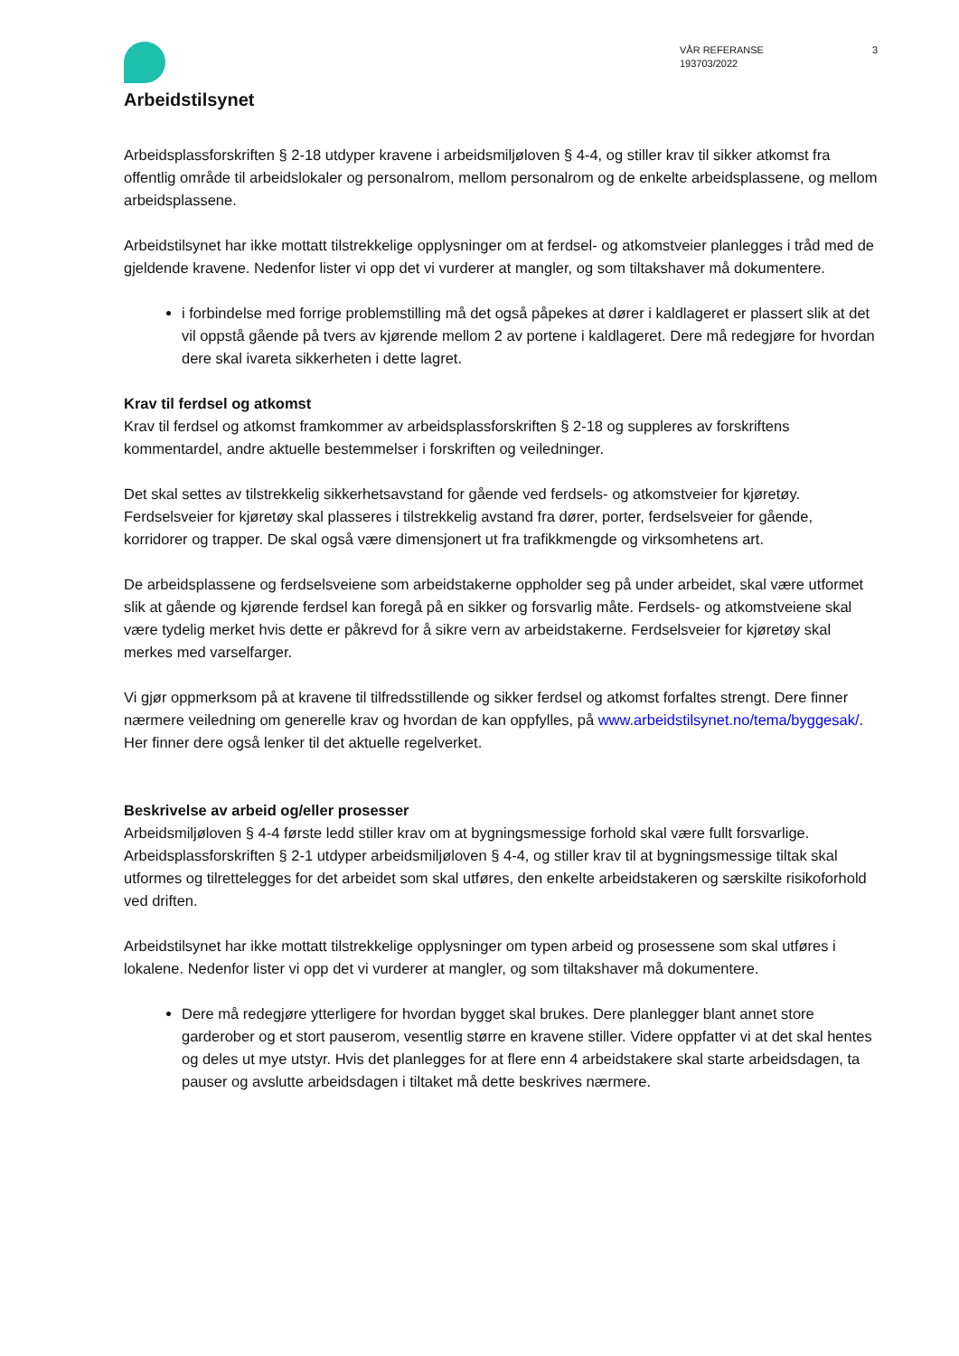Arbeidstilsynet
VÅR REFERANSE
193703/2022
3
Arbeidsplassforskriften § 2-18 utdyper kravene i arbeidsmiljøloven § 4-4, og stiller krav til sikker atkomst fra offentlig område til arbeidslokaler og personalrom, mellom personalrom og de enkelte arbeidsplassene, og mellom arbeidsplassene.
Arbeidstilsynet har ikke mottatt tilstrekkelige opplysninger om at ferdsel- og atkomstveier planlegges i tråd med de gjeldende kravene. Nedenfor lister vi opp det vi vurderer at mangler, og som tiltakshaver må dokumentere.
i forbindelse med forrige problemstilling må det også påpekes at dører i kaldlageret er plassert slik at det vil oppstå gående på tvers av kjørende mellom 2 av portene i kaldlageret. Dere må redegjøre for hvordan dere skal ivareta sikkerheten i dette lagret.
Krav til ferdsel og atkomst
Krav til ferdsel og atkomst framkommer av arbeidsplassforskriften § 2-18 og suppleres av forskriftens kommentardel, andre aktuelle bestemmelser i forskriften og veiledninger.
Det skal settes av tilstrekkelig sikkerhetsavstand for gående ved ferdsels- og atkomstveier for kjøretøy. Ferdselsveier for kjøretøy skal plasseres i tilstrekkelig avstand fra dører, porter, ferdselsveier for gående, korridorer og trapper. De skal også være dimensjonert ut fra trafikkmengde og virksomhetens art.
De arbeidsplassene og ferdselsveiene som arbeidstakerne oppholder seg på under arbeidet, skal være utformet slik at gående og kjørende ferdsel kan foregå på en sikker og forsvarlig måte. Ferdsels- og atkomstveiene skal være tydelig merket hvis dette er påkrevd for å sikre vern av arbeidstakerne. Ferdselsveier for kjøretøy skal merkes med varselfarger.
Vi gjør oppmerksom på at kravene til tilfredsstillende og sikker ferdsel og atkomst forfaltes strengt. Dere finner nærmere veiledning om generelle krav og hvordan de kan oppfylles, på www.arbeidstilsynet.no/tema/byggesak/. Her finner dere også lenker til det aktuelle regelverket.
Beskrivelse av arbeid og/eller prosesser
Arbeidsmiljøloven § 4-4 første ledd stiller krav om at bygningsmessige forhold skal være fullt forsvarlige. Arbeidsplassforskriften § 2-1 utdyper arbeidsmiljøloven § 4-4, og stiller krav til at bygningsmessige tiltak skal utformes og tilrettelegges for det arbeidet som skal utføres, den enkelte arbeidstakeren og særskilte risikoforhold ved driften.
Arbeidstilsynet har ikke mottatt tilstrekkelige opplysninger om typen arbeid og prosessene som skal utføres i lokalene. Nedenfor lister vi opp det vi vurderer at mangler, og som tiltakshaver må dokumentere.
Dere må redegjøre ytterligere for hvordan bygget skal brukes. Dere planlegger blant annet store garderober og et stort pauserom, vesentlig større en kravene stiller. Videre oppfatter vi at det skal hentes og deles ut mye utstyr. Hvis det planlegges for at flere enn 4 arbeidstakere skal starte arbeidsdagen, ta pauser og avslutte arbeidsdagen i tiltaket må dette beskrives nærmere.